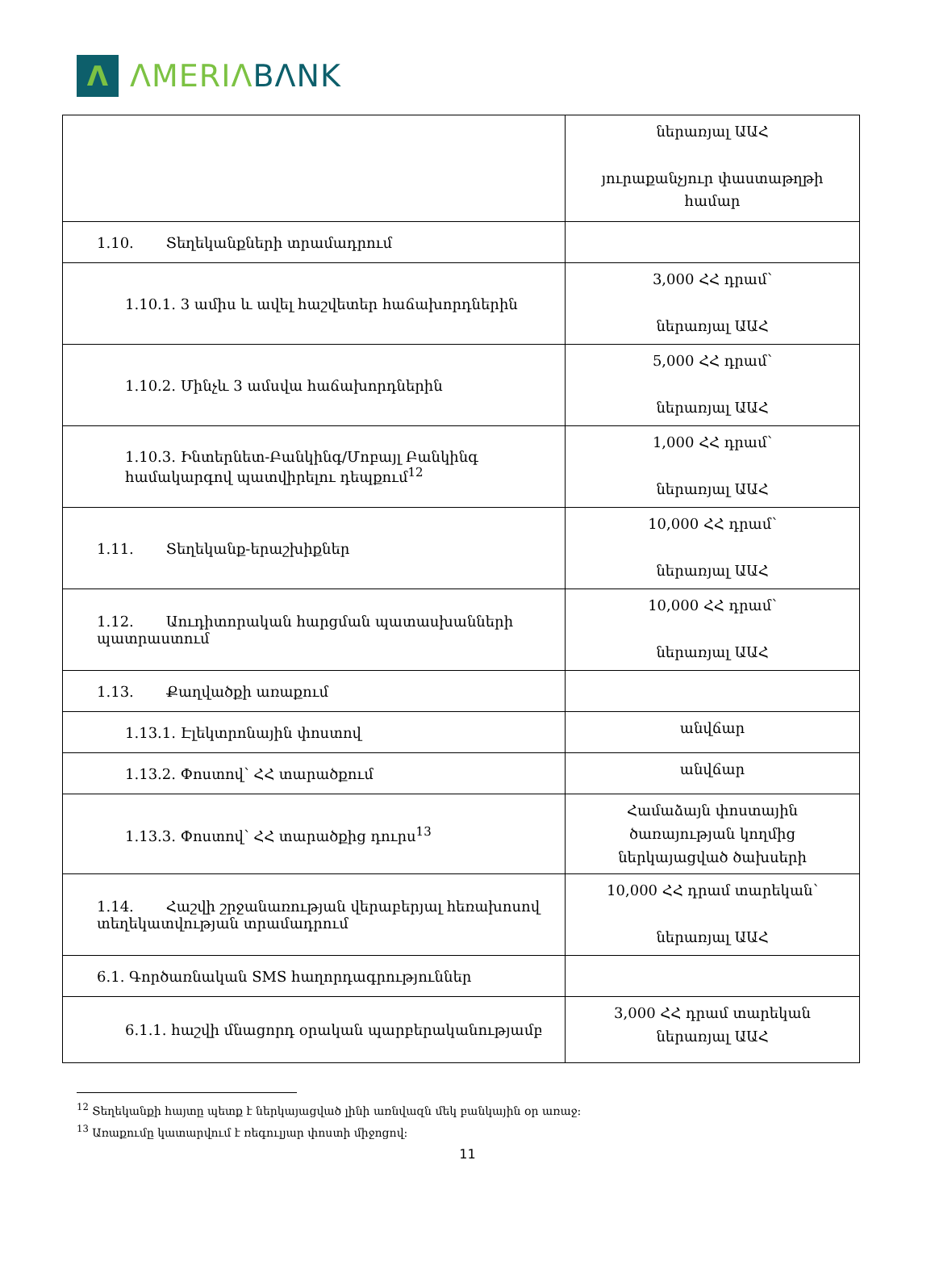Λ
ΛMERIΛ BΛNK
| | ներառյալ ԱԱՀ յուրաքանչյուր փաստաթղթի համար |
| 1.10. Տեղեկանքների տրամադրում | |
| 1.10.1. 3 ամիս և ավել հաշվետեր հաճախորդներին | 3,000 ՀՀ դրամ՝ ներառյալ ԱԱՀ |
| 1.10.2. Մինչև 3 ամսվա հաճախորդներին | 5,000 ՀՀ դրամ՝ ներառյալ ԱԱՀ |
| 1.10.3. Ինտերնետ-Բանկինգ/Մոբայլ Բանկինգ համակարգով պատվիրելու դեպքում<sup>12</sup> | 1,000 ՀՀ դրամ՝ ներառյալ ԱԱՀ |
| 1.11. Տեղեկանք-երաշխիքներ | 10,000 ՀՀ դրամ՝ ներառյալ ԱԱՀ |
| 1.12. Աուդիտորական հարցման պատասխանների պատրաստում | 10,000 ՀՀ դրամ՝ ներառյալ ԱԱՀ |
| 1.13. Քաղվածքի առաքում | |
| 1.13.1. Էլեկտրոնային փոստով | անվճար |
| 1.13.2. Փոստով՝ ՀՀ տարածքում | անվճար |
| 1.13.3. Փոստով՝ ՀՀ տարածքից դուրս<sup>13</sup> | Համաձայն փոստային ծառայության կողմից ներկայացված ծախսերի |
| 1.14. Հաշվի շրջանառության վերաբերյալ հեռախոսով տեղեկատվության տրամադրում | 10,000 ՀՀ դրամ տարեկան՝ ներառյալ ԱԱՀ |
| 6.1. Գործառնական SMS հաղորդագրություններ | |
| 6.1.1. հաշվի մնացորդ օրական պարբերականությամբ | 3,000 ՀՀ դրամ տարեկան ներառյալ ԱԱՀ |
<sup>12</sup> Տեղեկանքի հայտը պետք է ներկայացված լինի առնվազն մեկ բանկային օր առաջ:
<sup>13</sup> Առաքումը կատարվում է ռեգուլյար փոստի միջոցով:
11